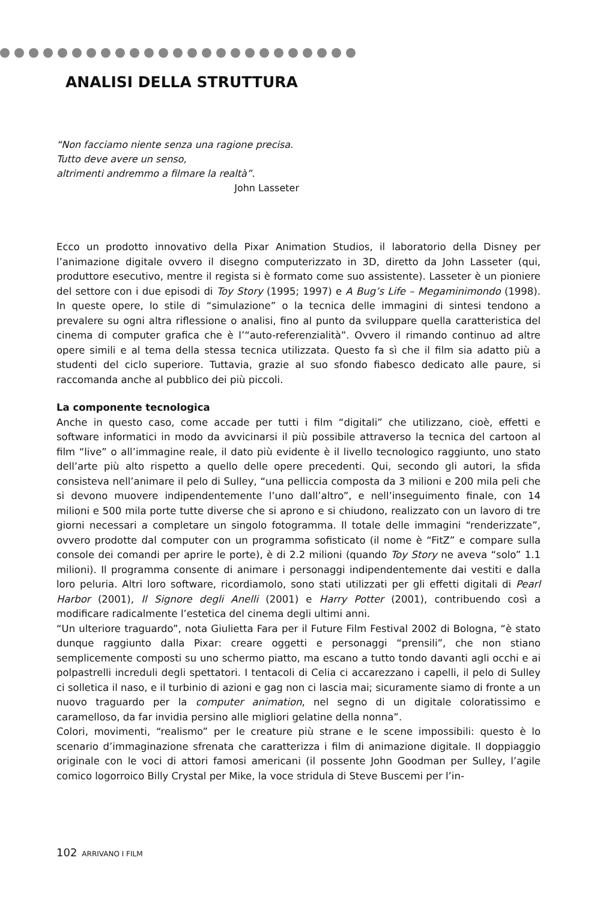ANALISI DELLA STRUTTURA
“Non facciamo niente senza una ragione precisa.
Tutto deve avere un senso,
altrimenti andremmo a filmare la realtà”.
John Lasseter
Ecco un prodotto innovativo della Pixar Animation Studios, il laboratorio della Disney per l’animazione digitale ovvero il disegno computerizzato in 3D, diretto da John Lasseter (qui, produttore esecutivo, mentre il regista si è formato come suo assistente). Lasseter è un pioniere del settore con i due episodi di Toy Story (1995; 1997) e A Bug’s Life – Megaminimondo (1998). In queste opere, lo stile di “simulazione” o la tecnica delle immagini di sintesi tendono a prevalere su ogni altra riflessione o analisi, fino al punto da sviluppare quella caratteristica del cinema di computer grafica che è l’“auto-referenzialità”. Ovvero il rimando continuo ad altre opere simili e al tema della stessa tecnica utilizzata. Questo fa sì che il film sia adatto più a studenti del ciclo superiore. Tuttavia, grazie al suo sfondo fiabesco dedicato alle paure, si raccomanda anche al pubblico dei più piccoli.
La componente tecnologica
Anche in questo caso, come accade per tutti i film “digitali” che utilizzano, cioè, effetti e software informatici in modo da avvicinarsi il più possibile attraverso la tecnica del cartoon al film “live” o all’immagine reale, il dato più evidente è il livello tecnologico raggiunto, uno stato dell’arte più alto rispetto a quello delle opere precedenti. Qui, secondo gli autori, la sfida consisteva nell’animare il pelo di Sulley, “una pelliccia composta da 3 milioni e 200 mila peli che si devono muovere indipendentemente l’uno dall’altro”, e nell’inseguimento finale, con 14 milioni e 500 mila porte tutte diverse che si aprono e si chiudono, realizzato con un lavoro di tre giorni necessari a completare un singolo fotogramma. Il totale delle immagini “renderizzate”, ovvero prodotte dal computer con un programma sofisticato (il nome è “FitZ” e compare sulla console dei comandi per aprire le porte), è di 2.2 milioni (quando Toy Story ne aveva “solo” 1.1 milioni). Il programma consente di animare i personaggi indipendentemente dai vestiti e dalla loro peluria. Altri loro software, ricordiamolo, sono stati utilizzati per gli effetti digitali di Pearl Harbor (2001), Il Signore degli Anelli (2001) e Harry Potter (2001), contribuendo così a modificare radicalmente l’estetica del cinema degli ultimi anni.
“Un ulteriore traguardo”, nota Giulietta Fara per il Future Film Festival 2002 di Bologna, “è stato dunque raggiunto dalla Pixar: creare oggetti e personaggi “prensili”, che non stiano semplicemente composti su uno schermo piatto, ma escano a tutto tondo davanti agli occhi e ai polpastrelli increduli degli spettatori. I tentacoli di Celia ci accarezzano i capelli, il pelo di Sulley ci solletica il naso, e il turbinio di azioni e gag non ci lascia mai; sicuramente siamo di fronte a un nuovo traguardo per la computer animation, nel segno di un digitale coloratissimo e caramelloso, da far invidia persino alle migliori gelatine della nonna”.
Colori, movimenti, “realismo” per le creature più strane e le scene impossibili: questo è lo scenario d’immaginazione sfrenata che caratterizza i film di animazione digitale. Il doppiaggio originale con le voci di attori famosi americani (il possente John Goodman per Sulley, l’agile comico logorroico Billy Crystal per Mike, la voce stridula di Steve Buscemi per l’in-
102 ARRIVANO I FILM